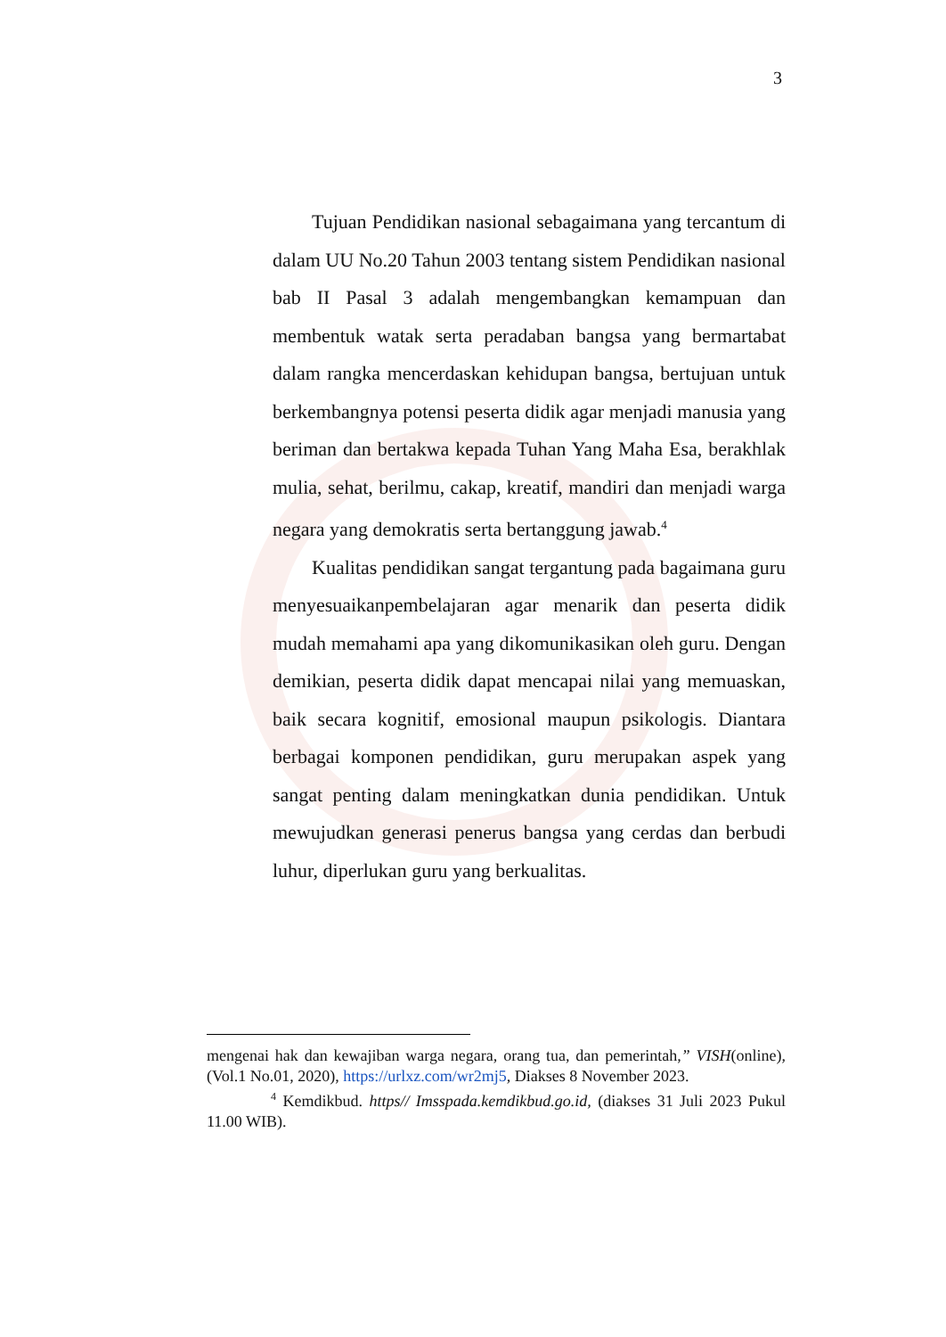3
Tujuan Pendidikan nasional sebagaimana yang tercantum di dalam UU No.20 Tahun 2003 tentang sistem Pendidikan nasional bab II Pasal 3 adalah mengembangkan kemampuan dan membentuk watak serta peradaban bangsa yang bermartabat dalam rangka mencerdaskan kehidupan bangsa, bertujuan untuk berkembangnya potensi peserta didik agar menjadi manusia yang beriman dan bertakwa kepada Tuhan Yang Maha Esa, berakhlak mulia, sehat, berilmu, cakap, kreatif, mandiri dan menjadi warga negara yang demokratis serta bertanggung jawab.<sup>4</sup>
Kualitas pendidikan sangat tergantung pada bagaimana guru menyesuaikanpembelajaran agar menarik dan peserta didik mudah memahami apa yang dikomunikasikan oleh guru. Dengan demikian, peserta didik dapat mencapai nilai yang memuaskan, baik secara kognitif, emosional maupun psikologis. Diantara berbagai komponen pendidikan, guru merupakan aspek yang sangat penting dalam meningkatkan dunia pendidikan. Untuk mewujudkan generasi penerus bangsa yang cerdas dan berbudi luhur, diperlukan guru yang berkualitas.
mengenai hak dan kewajiban warga negara, orang tua, dan pemerintah,” VISH(online), (Vol.1 No.01, 2020), https://urlxz.com/wr2mj5, Diakses 8 November 2023.
<sup>4</sup> Kemdikbud. https// Imsspada.kemdikbud.go.id, (diakses 31 Juli 2023 Pukul 11.00 WIB).